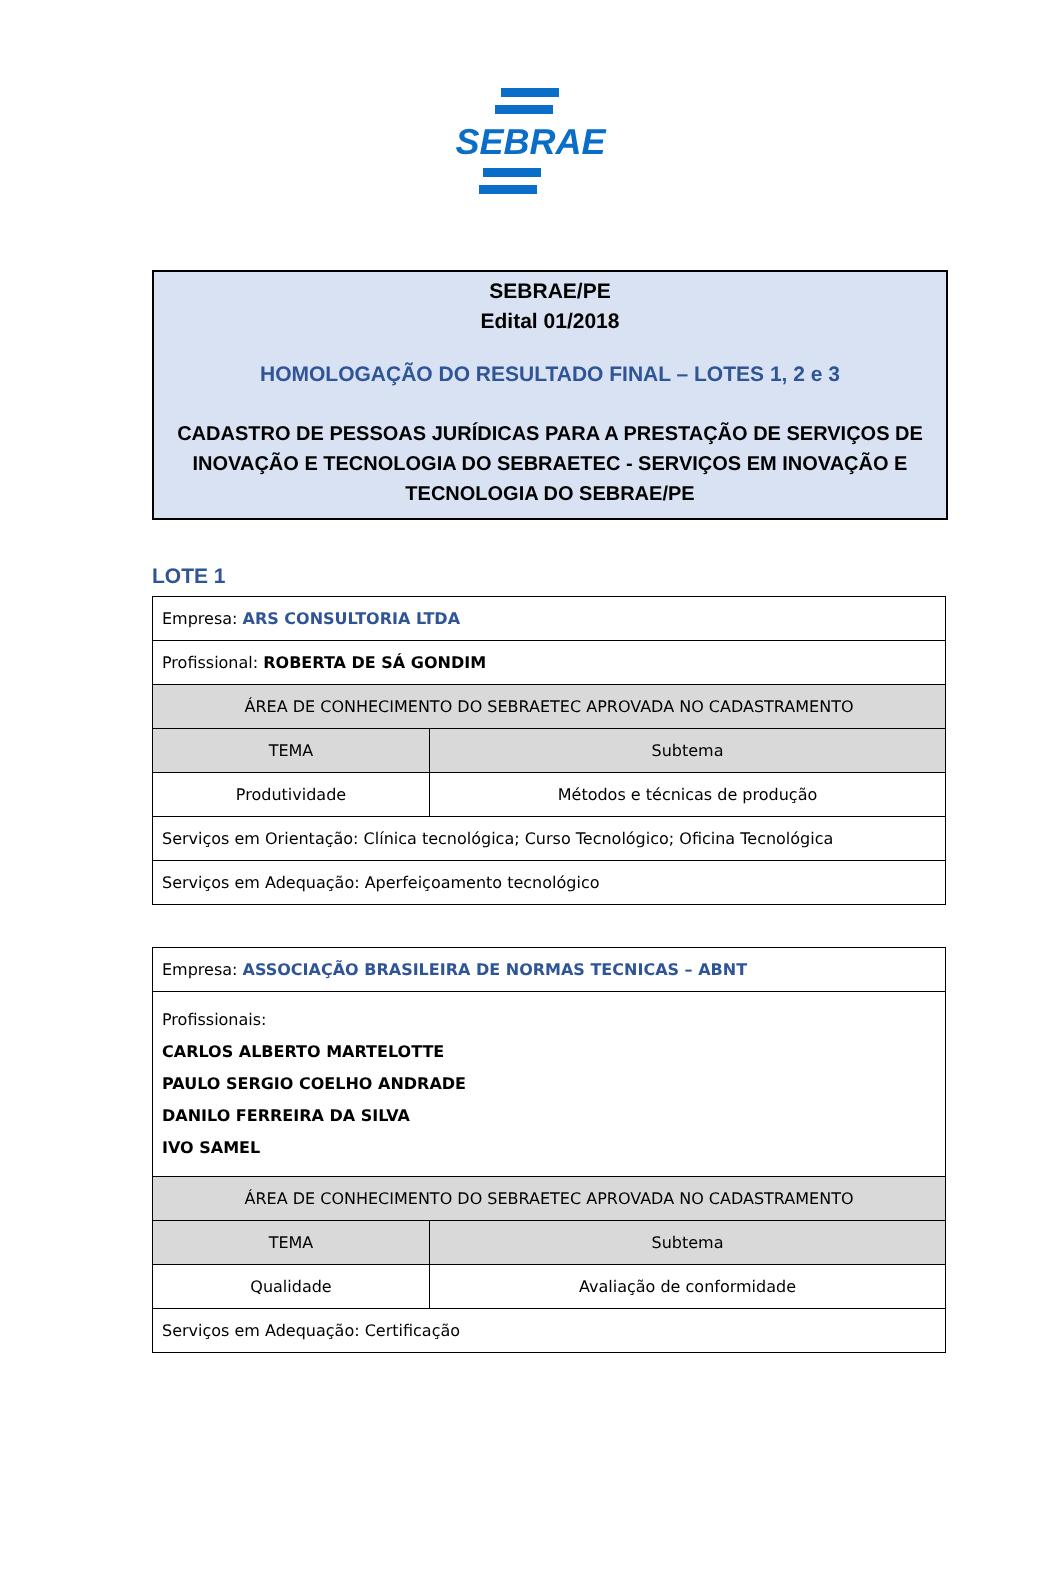SEBRAE
SEBRAE/PE
Edital 01/2018
HOMOLOGAÇÃO DO RESULTADO FINAL – LOTES 1, 2 e 3
CADASTRO DE PESSOAS JURÍDICAS PARA A PRESTAÇÃO DE SERVIÇOS DE INOVAÇÃO E TECNOLOGIA DO SEBRAETEC - SERVIÇOS EM INOVAÇÃO E TECNOLOGIA DO SEBRAE/PE
LOTE 1
| Empresa: ARS CONSULTORIA LTDA | |
| Profissional: ROBERTA DE SÁ GONDIM | |
| ÁREA DE CONHECIMENTO DO SEBRAETEC APROVADA NO CADASTRAMENTO | |
| TEMA | Subtema |
| Produtividade | Métodos e técnicas de produção |
| Serviços em Orientação: Clínica tecnológica; Curso Tecnológico; Oficina Tecnológica | |
| Serviços em Adequação: Aperfeiçoamento tecnológico | |
| Empresa: ASSOCIAÇÃO BRASILEIRA DE NORMAS TECNICAS – ABNT | |
| Profissionais: CARLOS ALBERTO MARTELOTTE PAULO SERGIO COELHO ANDRADE DANILO FERREIRA DA SILVA IVO SAMEL | |
| ÁREA DE CONHECIMENTO DO SEBRAETEC APROVADA NO CADASTRAMENTO | |
| TEMA | Subtema |
| Qualidade | Avaliação de conformidade |
| Serviços em Adequação: Certificação | |